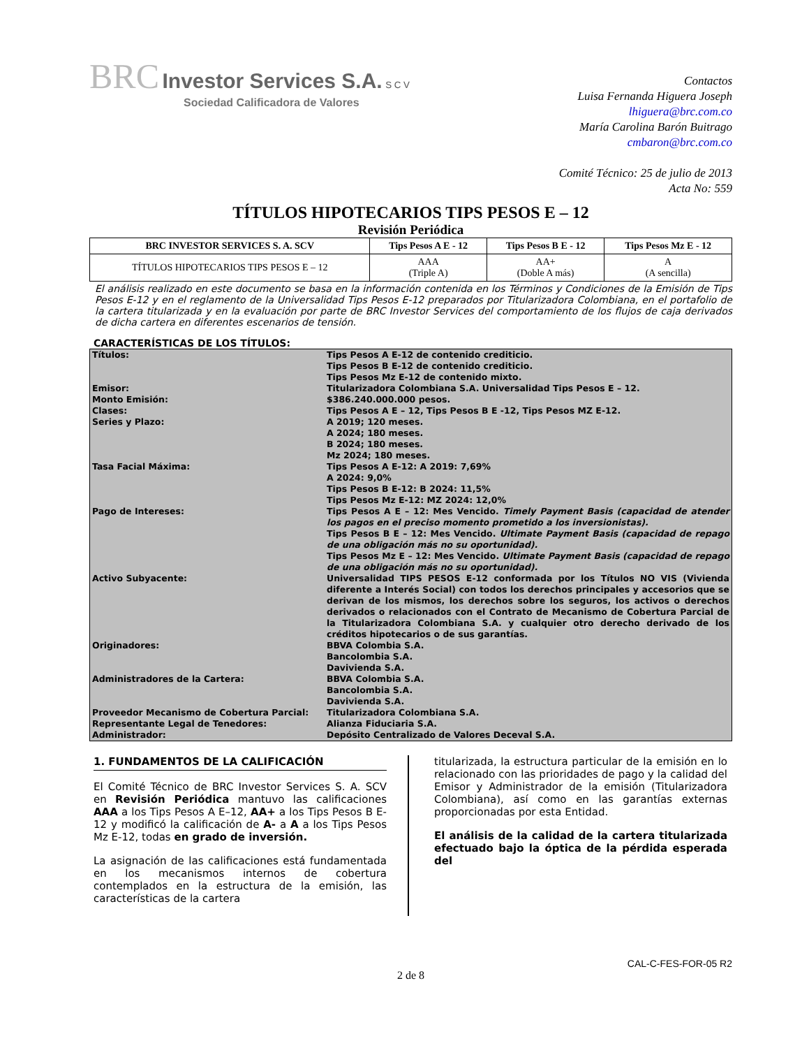BRC Investor Services S.A. S C V
Sociedad Calificadora de Valores
Contactos
Luisa Fernanda Higuera Joseph
lhiguera@brc.com.co
María Carolina Barón Buitrago
cmbaron@brc.com.co
Comité Técnico: 25 de julio de 2013
Acta No: 559
TÍTULOS HIPOTECARIOS TIPS PESOS E – 12
Revisión Periódica
| BRC INVESTOR SERVICES S. A. SCV | Tips Pesos A E - 12 | Tips Pesos B E - 12 | Tips Pesos Mz E - 12 |
| --- | --- | --- | --- |
| TÍTULOS HIPOTECARIOS TIPS PESOS E – 12 | AAA (Triple A) | AA+ (Doble A más) | A (A sencilla) |
El análisis realizado en este documento se basa en la información contenida en los Términos y Condiciones de la Emisión de Tips Pesos E-12 y en el reglamento de la Universalidad Tips Pesos E-12 preparados por Titularizadora Colombiana, en el portafolio de la cartera titularizada y en la evaluación por parte de BRC Investor Services del comportamiento de los flujos de caja derivados de dicha cartera en diferentes escenarios de tensión.
CARACTERÍSTICAS DE LOS TÍTULOS:
| Títulos: | Tips Pesos A E-12 de contenido crediticio. Tips Pesos B E-12 de contenido crediticio. Tips Pesos Mz E-12 de contenido mixto. |
| Emisor: | Titularizadora Colombiana S.A. Universalidad Tips Pesos E – 12. |
| Monto Emisión: | $386.240.000.000 pesos. |
| Clases: | Tips Pesos A E – 12, Tips Pesos B E -12, Tips Pesos MZ E-12. |
| Series y Plazo: | A 2019; 120 meses. A 2024; 180 meses. B 2024; 180 meses. Mz 2024; 180 meses. |
| Tasa Facial Máxima: | Tips Pesos A E-12: A 2019: 7,69% A 2024: 9,0% Tips Pesos B E-12: B 2024: 11,5% Tips Pesos Mz E-12: MZ 2024: 12,0% |
| Pago de Intereses: | Tips Pesos A E – 12: Mes Vencido. Timely Payment Basis (capacidad de atender los pagos en el preciso momento prometido a los inversionistas). Tips Pesos B E – 12: Mes Vencido. Ultimate Payment Basis (capacidad de repago de una obligación más no su oportunidad). Tips Pesos Mz E – 12: Mes Vencido. Ultimate Payment Basis (capacidad de repago de una obligación más no su oportunidad). |
| Activo Subyacente: | Universalidad TIPS PESOS E-12 conformada por los Títulos NO VIS (Vivienda diferente a Interés Social) con todos los derechos principales y accesorios que se derivan de los mismos, los derechos sobre los seguros, los activos o derechos derivados o relacionados con el Contrato de Mecanismo de Cobertura Parcial de la Titularizadora Colombiana S.A. y cualquier otro derecho derivado de los créditos hipotecarios o de sus garantías. |
| Originadores: | BBVA Colombia S.A. Bancolombia S.A. Davivienda S.A. |
| Administradores de la Cartera: | BBVA Colombia S.A. Bancolombia S.A. Davivienda S.A. |
| Proveedor Mecanismo de Cobertura Parcial: | Titularizadora Colombiana S.A. |
| Representante Legal de Tenedores: | Alianza Fiduciaria S.A. |
| Administrador: | Depósito Centralizado de Valores Deceval S.A. |
1. FUNDAMENTOS DE LA CALIFICACIÓN
El Comité Técnico de BRC Investor Services S. A. SCV en Revisión Periódica mantuvo las calificaciones AAA a los Tips Pesos A E–12, AA+ a los Tips Pesos B E-12 y modificó la calificación de A- a A a los Tips Pesos Mz E-12, todas en grado de inversión.
La asignación de las calificaciones está fundamentada en los mecanismos internos de cobertura contemplados en la estructura de la emisión, las características de la cartera
titularizada, la estructura particular de la emisión en lo relacionado con las prioridades de pago y la calidad del Emisor y Administrador de la emisión (Titularizadora Colombiana), así como en las garantías externas proporcionadas por esta Entidad.
El análisis de la calidad de la cartera titularizada efectuado bajo la óptica de la pérdida esperada del
CAL-C-FES-FOR-05 R2
2 de 8